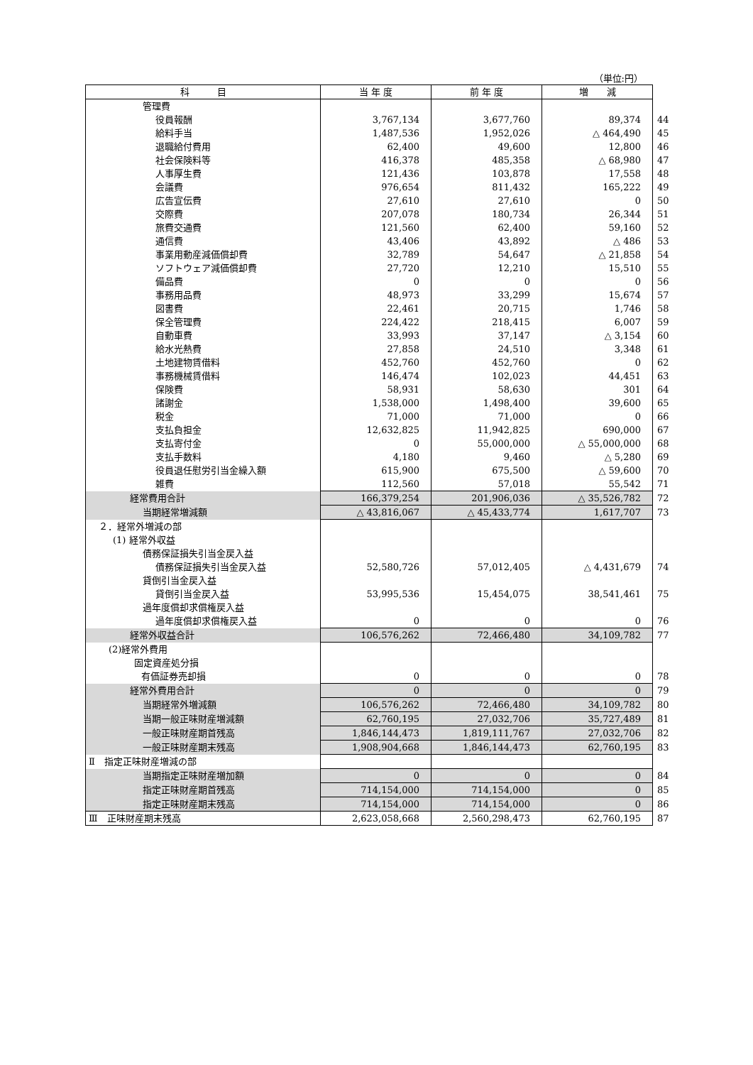（単位:円）
| 科 目 | 当 年 度 | 前 年 度 | 増 減 | |
| --- | --- | --- | --- | --- |
| 管理費 | | | | |
| 役員報酬 | 3,767,134 | 3,677,760 | 89,374 | 44 |
| 給料手当 | 1,487,536 | 1,952,026 | △ 464,490 | 45 |
| 退職給付費用 | 62,400 | 49,600 | 12,800 | 46 |
| 社会保険料等 | 416,378 | 485,358 | △ 68,980 | 47 |
| 人事厚生費 | 121,436 | 103,878 | 17,558 | 48 |
| 会議費 | 976,654 | 811,432 | 165,222 | 49 |
| 広告宣伝費 | 27,610 | 27,610 | 0 | 50 |
| 交際費 | 207,078 | 180,734 | 26,344 | 51 |
| 旅費交通費 | 121,560 | 62,400 | 59,160 | 52 |
| 通信費 | 43,406 | 43,892 | △ 486 | 53 |
| 事業用動産減価償却費 | 32,789 | 54,647 | △ 21,858 | 54 |
| ソフトウェア減価償却費 | 27,720 | 12,210 | 15,510 | 55 |
| 備品費 | 0 | 0 | 0 | 56 |
| 事務用品費 | 48,973 | 33,299 | 15,674 | 57 |
| 図書費 | 22,461 | 20,715 | 1,746 | 58 |
| 保全管理費 | 224,422 | 218,415 | 6,007 | 59 |
| 自動車費 | 33,993 | 37,147 | △ 3,154 | 60 |
| 給水光熱費 | 27,858 | 24,510 | 3,348 | 61 |
| 土地建物賃借料 | 452,760 | 452,760 | 0 | 62 |
| 事務機械賃借料 | 146,474 | 102,023 | 44,451 | 63 |
| 保険費 | 58,931 | 58,630 | 301 | 64 |
| 諸謝金 | 1,538,000 | 1,498,400 | 39,600 | 65 |
| 税金 | 71,000 | 71,000 | 0 | 66 |
| 支払負担金 | 12,632,825 | 11,942,825 | 690,000 | 67 |
| 支払寄付金 | 0 | 55,000,000 | △ 55,000,000 | 68 |
| 支払手数料 | 4,180 | 9,460 | △ 5,280 | 69 |
| 役員退任慰労引当金繰入額 | 615,900 | 675,500 | △ 59,600 | 70 |
| 雑費 | 112,560 | 57,018 | 55,542 | 71 |
| 経常費用合計 | 166,379,254 | 201,906,036 | △ 35,526,782 | 72 |
| 当期経常増減額 | △ 43,816,067 | △ 45,433,774 | 1,617,707 | 73 |
| ２．経常外増減の部 | | | | |
| (1) 経常外収益 | | | | |
| 債務保証損失引当金戻入益 | | | | |
| 債務保証損失引当金戻入益 | 52,580,726 | 57,012,405 | △ 4,431,679 | 74 |
| 貸倒引当金戻入益 | | | | |
| 貸倒引当金戻入益 | 53,995,536 | 15,454,075 | 38,541,461 | 75 |
| 過年度償却求償権戻入益 | | | | |
| 過年度償却求償権戻入益 | 0 | 0 | 0 | 76 |
| 経常外収益合計 | 106,576,262 | 72,466,480 | 34,109,782 | 77 |
| (2)経常外費用 | | | | |
| 固定資産処分損 | | | | |
| 有価証券売却損 | 0 | 0 | 0 | 78 |
| 経常外費用合計 | 0 | 0 | 0 | 79 |
| 当期経常外増減額 | 106,576,262 | 72,466,480 | 34,109,782 | 80 |
| 当期一般正味財産増減額 | 62,760,195 | 27,032,706 | 35,727,489 | 81 |
| 一般正味財産期首残高 | 1,846,144,473 | 1,819,111,767 | 27,032,706 | 82 |
| 一般正味財産期末残高 | 1,908,904,668 | 1,846,144,473 | 62,760,195 | 83 |
| Ⅱ 指定正味財産増減の部 | | | | |
| 当期指定正味財産増加額 | 0 | 0 | 0 | 84 |
| 指定正味財産期首残高 | 714,154,000 | 714,154,000 | 0 | 85 |
| 指定正味財産期末残高 | 714,154,000 | 714,154,000 | 0 | 86 |
| Ⅲ 正味財産期末残高 | 2,623,058,668 | 2,560,298,473 | 62,760,195 | 87 |